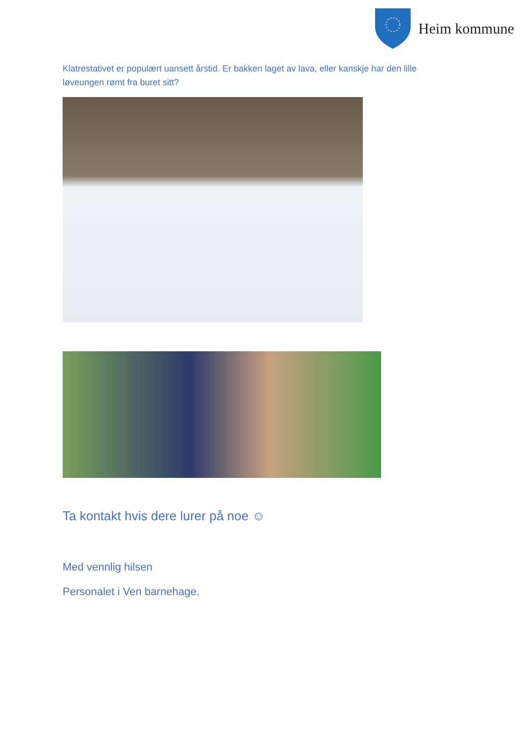Heim kommune
Klatrestativet er populært uansett årstid. Er bakken laget av lava, eller kanskje har den lille løveungen rømt fra buret sitt?
Ta kontakt hvis dere lurer på noe ☺
Med vennlig hilsen
Personalet i Ven barnehage.